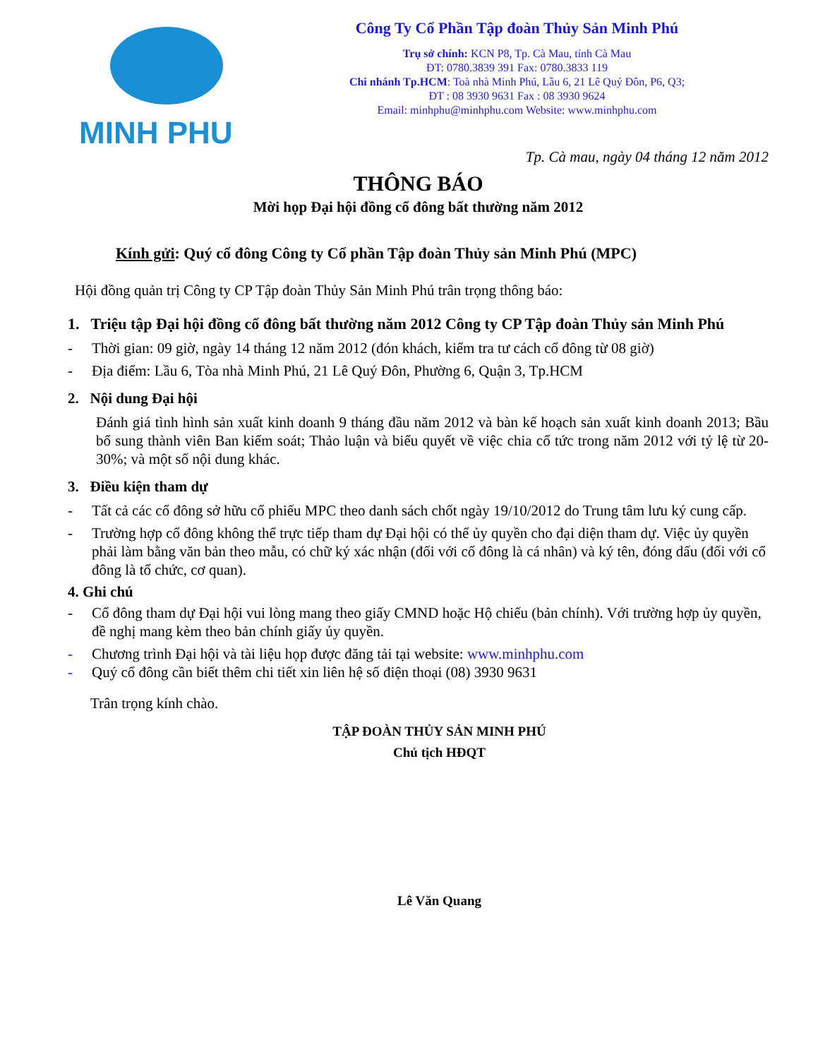MINH PHU
Công Ty Cổ Phần Tập đoàn Thủy Sản Minh Phú
Trụ sở chính: KCN P8, Tp. Cà Mau, tỉnh Cà Mau
ĐT: 0780.3839 391 Fax: 0780.3833 119
Chi nhánh Tp.HCM: Toà nhà Minh Phú, Lầu 6, 21 Lê Quý Đôn, P6, Q3;
ĐT : 08 3930 9631 Fax : 08 3930 9624
Email: minhphu@minhphu.com Website: www.minhphu.com
Tp. Cà mau, ngày 04 tháng 12 năm 2012
THÔNG BÁO
Mời họp Đại hội đồng cổ đông bất thường năm 2012
Kính gửi: Quý cổ đông Công ty Cổ phần Tập đoàn Thủy sản Minh Phú (MPC)
Hội đồng quản trị Công ty CP Tập đoàn Thủy Sản Minh Phú trân trọng thông báo:
1. Triệu tập Đại hội đồng cổ đông bất thường năm 2012 Công ty CP Tập đoàn Thủy sản Minh Phú
- Thời gian: 09 giờ, ngày 14 tháng 12 năm 2012 (đón khách, kiểm tra tư cách cổ đông từ 08 giờ)
- Địa điểm: Lầu 6, Tòa nhà Minh Phú, 21 Lê Quý Đôn, Phường 6, Quận 3, Tp.HCM
2. Nội dung Đại hội
Đánh giá tình hình sản xuất kinh doanh 9 tháng đầu năm 2012 và bàn kế hoạch sản xuất kinh doanh 2013; Bầu bổ sung thành viên Ban kiểm soát; Thảo luận và biểu quyết về việc chia cổ tức trong năm 2012 với tỷ lệ từ 20-30%; và một số nội dung khác.
3. Điều kiện tham dự
- Tất cả các cổ đông sở hữu cổ phiếu MPC theo danh sách chốt ngày 19/10/2012 do Trung tâm lưu ký cung cấp.
- Trường hợp cổ đông không thể trực tiếp tham dự Đại hội có thể ủy quyền cho đại diện tham dự. Việc ủy quyền phải làm bằng văn bản theo mẫu, có chữ ký xác nhận (đối với cổ đông là cá nhân) và ký tên, đóng dấu (đối với cổ đông là tổ chức, cơ quan).
4. Ghi chú
- Cổ đông tham dự Đại hội vui lòng mang theo giấy CMND hoặc Hộ chiếu (bản chính). Với trường hợp ủy quyền, đề nghị mang kèm theo bản chính giấy ủy quyền.
- Chương trình Đại hội và tài liệu họp được đăng tải tại website: www.minhphu.com
- Quý cổ đông cần biết thêm chi tiết xin liên hệ số điện thoại (08) 3930 9631
Trân trọng kính chào.
TẬP ĐOÀN THỦY SẢN MINH PHÚ
Chủ tịch HĐQT
Lê Văn Quang